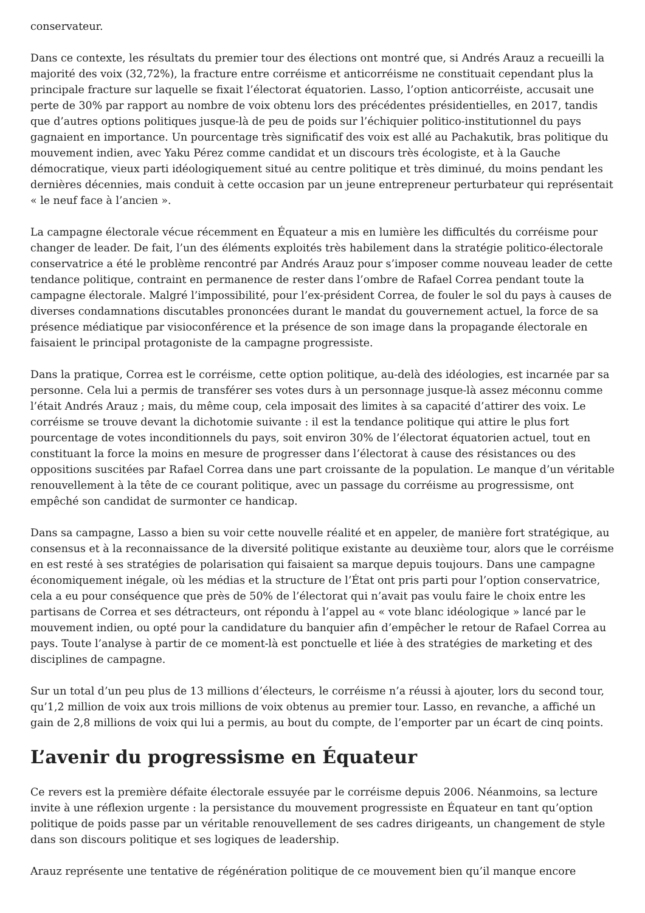conservateur.
Dans ce contexte, les résultats du premier tour des élections ont montré que, si Andrés Arauz a recueilli la majorité des voix (32,72%), la fracture entre corréisme et anticorréisme ne constituait cependant plus la principale fracture sur laquelle se fixait l’électorat équatorien. Lasso, l’option anticorréiste, accusait une perte de 30% par rapport au nombre de voix obtenu lors des précédentes présidentielles, en 2017, tandis que d’autres options politiques jusque-là de peu de poids sur l’échiquier politico-institutionnel du pays gagnaient en importance. Un pourcentage très significatif des voix est allé au Pachakutik, bras politique du mouvement indien, avec Yaku Pérez comme candidat et un discours très écologiste, et à la Gauche démocratique, vieux parti idéologiquement situé au centre politique et très diminué, du moins pendant les dernières décennies, mais conduit à cette occasion par un jeune entrepreneur perturbateur qui représentait « le neuf face à l’ancien ».
La campagne électorale vécue récemment en Équateur a mis en lumière les difficultés du corréisme pour changer de leader. De fait, l’un des éléments exploités très habilement dans la stratégie politico-électorale conservatrice a été le problème rencontré par Andrés Arauz pour s’imposer comme nouveau leader de cette tendance politique, contraint en permanence de rester dans l’ombre de Rafael Correa pendant toute la campagne électorale. Malgré l’impossibilité, pour l’ex-président Correa, de fouler le sol du pays à causes de diverses condamnations discutables prononcées durant le mandat du gouvernement actuel, la force de sa présence médiatique par visioconférence et la présence de son image dans la propagande électorale en faisaient le principal protagoniste de la campagne progressiste.
Dans la pratique, Correa est le corréisme, cette option politique, au-delà des idéologies, est incarnée par sa personne. Cela lui a permis de transférer ses votes durs à un personnage jusque-là assez méconnu comme l’était Andrés Arauz ; mais, du même coup, cela imposait des limites à sa capacité d’attirer des voix. Le corréisme se trouve devant la dichotomie suivante : il est la tendance politique qui attire le plus fort pourcentage de votes inconditionnels du pays, soit environ 30% de l’électorat équatorien actuel, tout en constituant la force la moins en mesure de progresser dans l’électorat à cause des résistances ou des oppositions suscitées par Rafael Correa dans une part croissante de la population. Le manque d’un véritable renouvellement à la tête de ce courant politique, avec un passage du corréisme au progressisme, ont empêché son candidat de surmonter ce handicap.
Dans sa campagne, Lasso a bien su voir cette nouvelle réalité et en appeler, de manière fort stratégique, au consensus et à la reconnaissance de la diversité politique existante au deuxième tour, alors que le corréisme en est resté à ses stratégies de polarisation qui faisaient sa marque depuis toujours. Dans une campagne économiquement inégale, où les médias et la structure de l’État ont pris parti pour l’option conservatrice, cela a eu pour conséquence que près de 50% de l’électorat qui n’avait pas voulu faire le choix entre les partisans de Correa et ses détracteurs, ont répondu à l’appel au « vote blanc idéologique » lancé par le mouvement indien, ou opté pour la candidature du banquier afin d’empêcher le retour de Rafael Correa au pays. Toute l’analyse à partir de ce moment-là est ponctuelle et liée à des stratégies de marketing et des disciplines de campagne.
Sur un total d’un peu plus de 13 millions d’électeurs, le corréisme n’a réussi à ajouter, lors du second tour, qu’1,2 million de voix aux trois millions de voix obtenus au premier tour. Lasso, en revanche, a affiché un gain de 2,8 millions de voix qui lui a permis, au bout du compte, de l’emporter par un écart de cinq points.
L’avenir du progressisme en Équateur
Ce revers est la première défaite électorale essuyée par le corréisme depuis 2006. Néanmoins, sa lecture invite à une réflexion urgente : la persistance du mouvement progressiste en Équateur en tant qu’option politique de poids passe par un véritable renouvellement de ses cadres dirigeants, un changement de style dans son discours politique et ses logiques de leadership.
Arauz représente une tentative de régénération politique de ce mouvement bien qu’il manque encore